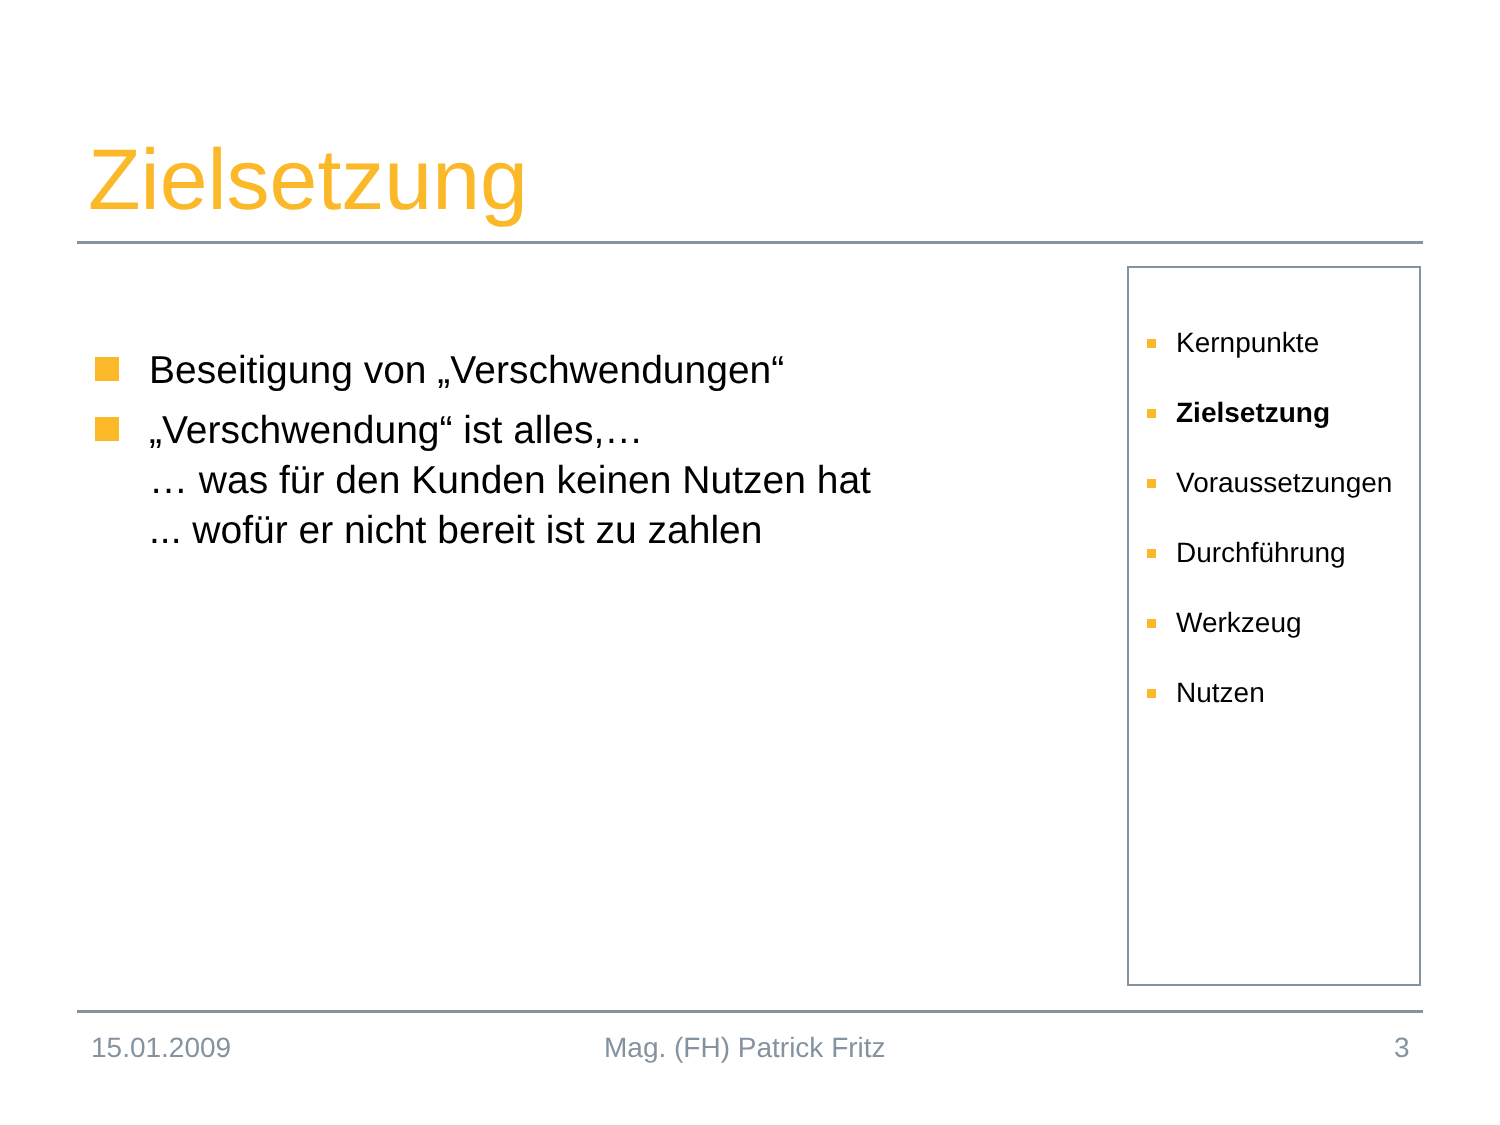Zielsetzung
Beseitigung von „Verschwendungen“
„Verschwendung“ ist alles,…
… was für den Kunden keinen Nutzen hat
... wofür er nicht bereit ist zu zahlen
Kernpunkte
Zielsetzung
Voraussetzungen
Durchführung
Werkzeug
Nutzen
15.01.2009 Mag. (FH) Patrick Fritz 3